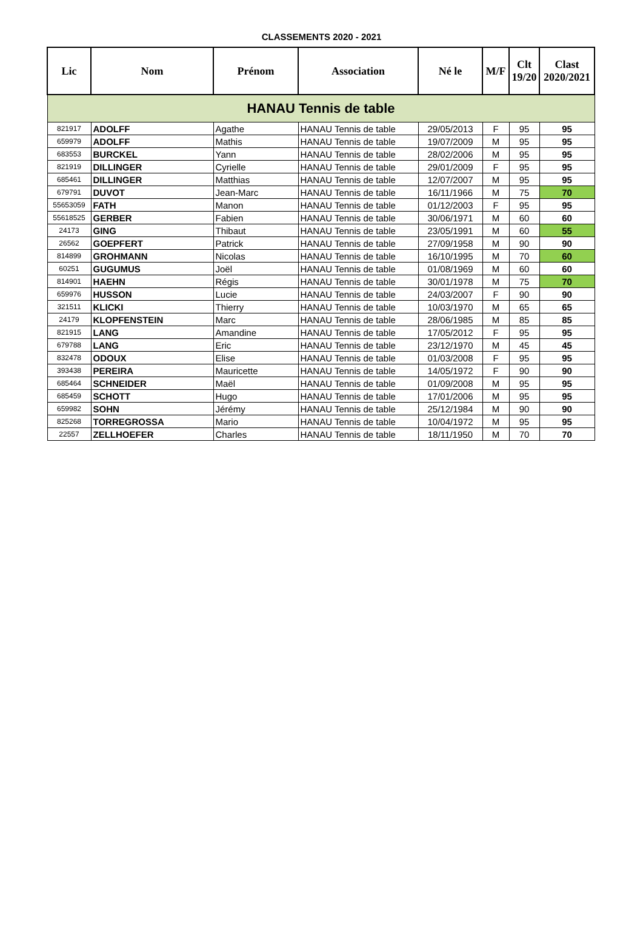CLASSEMENTS 2020 - 2021
| Lic | Nom | Prénom | Association | Né le | M/F | Clt 19/20 | Clast 2020/2021 |
| --- | --- | --- | --- | --- | --- | --- | --- |
| HANAU Tennis de table | | | | | | | |
| 821917 | ADOLFF | Agathe | HANAU Tennis de table | 29/05/2013 | F | 95 | 95 |
| 659979 | ADOLFF | Mathis | HANAU Tennis de table | 19/07/2009 | M | 95 | 95 |
| 683553 | BURCKEL | Yann | HANAU Tennis de table | 28/02/2006 | M | 95 | 95 |
| 821919 | DILLINGER | Cyrielle | HANAU Tennis de table | 29/01/2009 | F | 95 | 95 |
| 685461 | DILLINGER | Matthias | HANAU Tennis de table | 12/07/2007 | M | 95 | 95 |
| 679791 | DUVOT | Jean-Marc | HANAU Tennis de table | 16/11/1966 | M | 75 | 70 |
| 55653059 | FATH | Manon | HANAU Tennis de table | 01/12/2003 | F | 95 | 95 |
| 55618525 | GERBER | Fabien | HANAU Tennis de table | 30/06/1971 | M | 60 | 60 |
| 24173 | GING | Thibaut | HANAU Tennis de table | 23/05/1991 | M | 60 | 55 |
| 26562 | GOEPFERT | Patrick | HANAU Tennis de table | 27/09/1958 | M | 90 | 90 |
| 814899 | GROHMANN | Nicolas | HANAU Tennis de table | 16/10/1995 | M | 70 | 60 |
| 60251 | GUGUMUS | Joël | HANAU Tennis de table | 01/08/1969 | M | 60 | 60 |
| 814901 | HAEHN | Régis | HANAU Tennis de table | 30/01/1978 | M | 75 | 70 |
| 659976 | HUSSON | Lucie | HANAU Tennis de table | 24/03/2007 | F | 90 | 90 |
| 321511 | KLICKI | Thierry | HANAU Tennis de table | 10/03/1970 | M | 65 | 65 |
| 24179 | KLOPFENSTEIN | Marc | HANAU Tennis de table | 28/06/1985 | M | 85 | 85 |
| 821915 | LANG | Amandine | HANAU Tennis de table | 17/05/2012 | F | 95 | 95 |
| 679788 | LANG | Eric | HANAU Tennis de table | 23/12/1970 | M | 45 | 45 |
| 832478 | ODOUX | Elise | HANAU Tennis de table | 01/03/2008 | F | 95 | 95 |
| 393438 | PEREIRA | Mauricette | HANAU Tennis de table | 14/05/1972 | F | 90 | 90 |
| 685464 | SCHNEIDER | Maël | HANAU Tennis de table | 01/09/2008 | M | 95 | 95 |
| 685459 | SCHOTT | Hugo | HANAU Tennis de table | 17/01/2006 | M | 95 | 95 |
| 659982 | SOHN | Jérémy | HANAU Tennis de table | 25/12/1984 | M | 90 | 90 |
| 825268 | TORREGROSSA | Mario | HANAU Tennis de table | 10/04/1972 | M | 95 | 95 |
| 22557 | ZELLHOEFER | Charles | HANAU Tennis de table | 18/11/1950 | M | 70 | 70 |